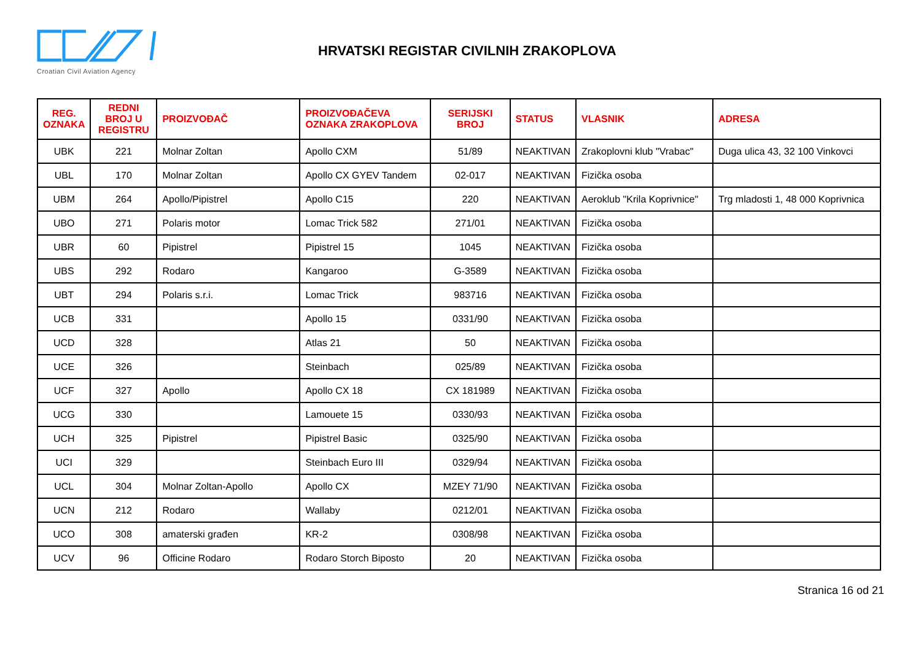Croatian Civil Aviation Agency
HRVATSKI REGISTAR CIVILNIH ZRAKOPLOVA
| REG. OZNAKA | REDNI BROJ U REGISTRU | PROIZVOĐAČ | PROIZVOĐAČEVA OZNAKA ZRAKOPLOVA | SERIJSKI BROJ | STATUS | VLASNIK | ADRESA |
| --- | --- | --- | --- | --- | --- | --- | --- |
| UBK | 221 | Molnar Zoltan | Apollo CXM | 51/89 | NEAKTIVAN | Zrakoplovni klub "Vrabac" | Duga ulica 43, 32 100 Vinkovci |
| UBL | 170 | Molnar Zoltan | Apollo CX GYEV Tandem | 02-017 | NEAKTIVAN | Fizička osoba | |
| UBM | 264 | Apollo/Pipistrel | Apollo C15 | 220 | NEAKTIVAN | Aeroklub "Krila Koprivnice" | Trg mladosti 1, 48 000 Koprivnica |
| UBO | 271 | Polaris motor | Lomac Trick 582 | 271/01 | NEAKTIVAN | Fizička osoba | |
| UBR | 60 | Pipistrel | Pipistrel 15 | 1045 | NEAKTIVAN | Fizička osoba | |
| UBS | 292 | Rodaro | Kangaroo | G-3589 | NEAKTIVAN | Fizička osoba | |
| UBT | 294 | Polaris s.r.i. | Lomac Trick | 983716 | NEAKTIVAN | Fizička osoba | |
| UCB | 331 | | Apollo 15 | 0331/90 | NEAKTIVAN | Fizička osoba | |
| UCD | 328 | | Atlas 21 | 50 | NEAKTIVAN | Fizička osoba | |
| UCE | 326 | | Steinbach | 025/89 | NEAKTIVAN | Fizička osoba | |
| UCF | 327 | Apollo | Apollo CX 18 | CX 181989 | NEAKTIVAN | Fizička osoba | |
| UCG | 330 | | Lamouete 15 | 0330/93 | NEAKTIVAN | Fizička osoba | |
| UCH | 325 | Pipistrel | Pipistrel Basic | 0325/90 | NEAKTIVAN | Fizička osoba | |
| UCI | 329 | | Steinbach Euro III | 0329/94 | NEAKTIVAN | Fizička osoba | |
| UCL | 304 | Molnar Zoltan-Apollo | Apollo CX | MZEY 71/90 | NEAKTIVAN | Fizička osoba | |
| UCN | 212 | Rodaro | Wallaby | 0212/01 | NEAKTIVAN | Fizička osoba | |
| UCO | 308 | amaterski građen | KR-2 | 0308/98 | NEAKTIVAN | Fizička osoba | |
| UCV | 96 | Officine Rodaro | Rodaro Storch Biposto | 20 | NEAKTIVAN | Fizička osoba | |
Stranica 16 od 21